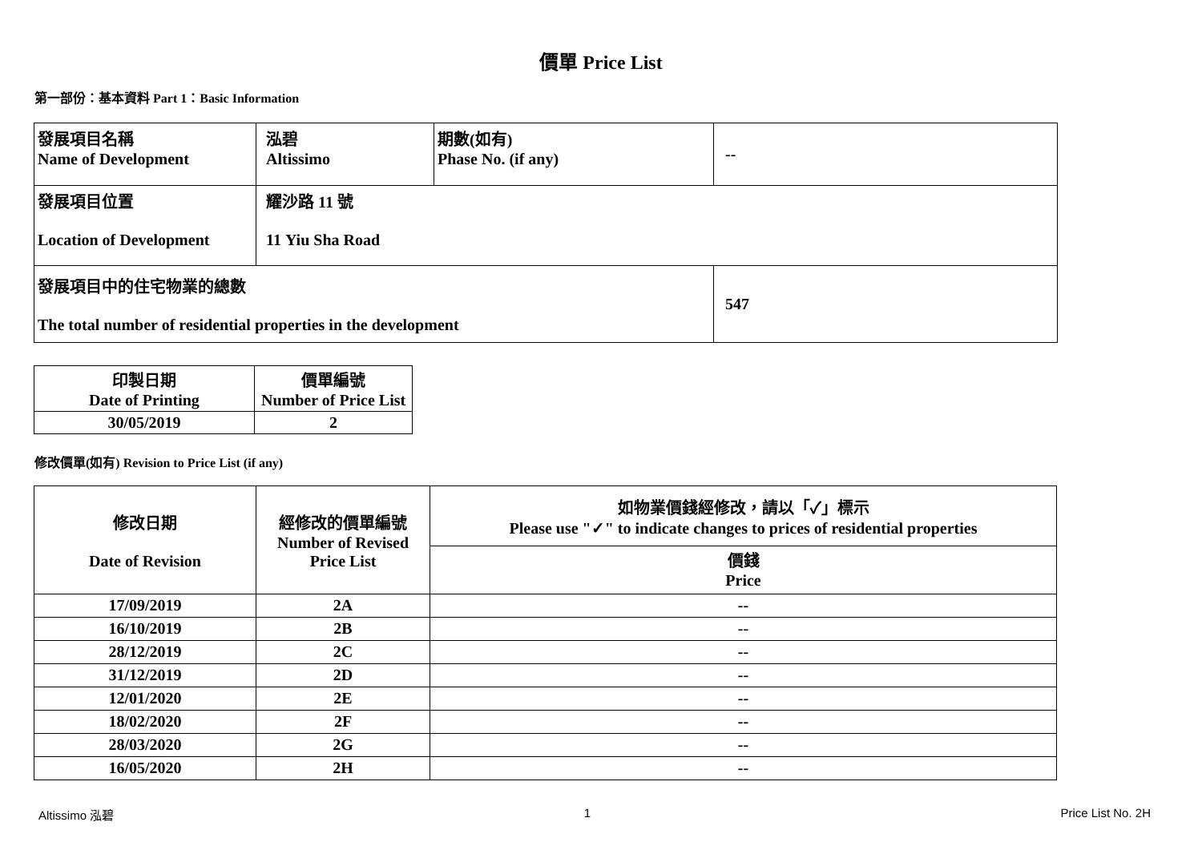價單 Price List
第一部份：基本資料 Part 1：Basic Information
| 發展項目名稱 Name of Development | 泓碧 Altissimo | 期數(如有) Phase No. (if any) | -- |
| 發展項目位置 Location of Development | 耀沙路 11 號 11 Yiu Sha Road | | |
| 發展項目中的住宅物業的總數 The total number of residential properties in the development | | | 547 |
| 印製日期 Date of Printing | 價單編號 Number of Price List |
| 30/05/2019 | 2 |
修改價單(如有) Revision to Price List (if any)
| 修改日期 Date of Revision | 經修改的價單編號 Number of Revised Price List | 如物業價錢經修改，請以「✓」標示 Please use "✓" to indicate changes to prices of residential properties |
| | | 價錢 Price |
| 17/09/2019 | 2A | -- |
| 16/10/2019 | 2B | -- |
| 28/12/2019 | 2C | -- |
| 31/12/2019 | 2D | -- |
| 12/01/2020 | 2E | -- |
| 18/02/2020 | 2F | -- |
| 28/03/2020 | 2G | -- |
| 16/05/2020 | 2H | -- |
Altissimo 泓碧 1 Price List No. 2H